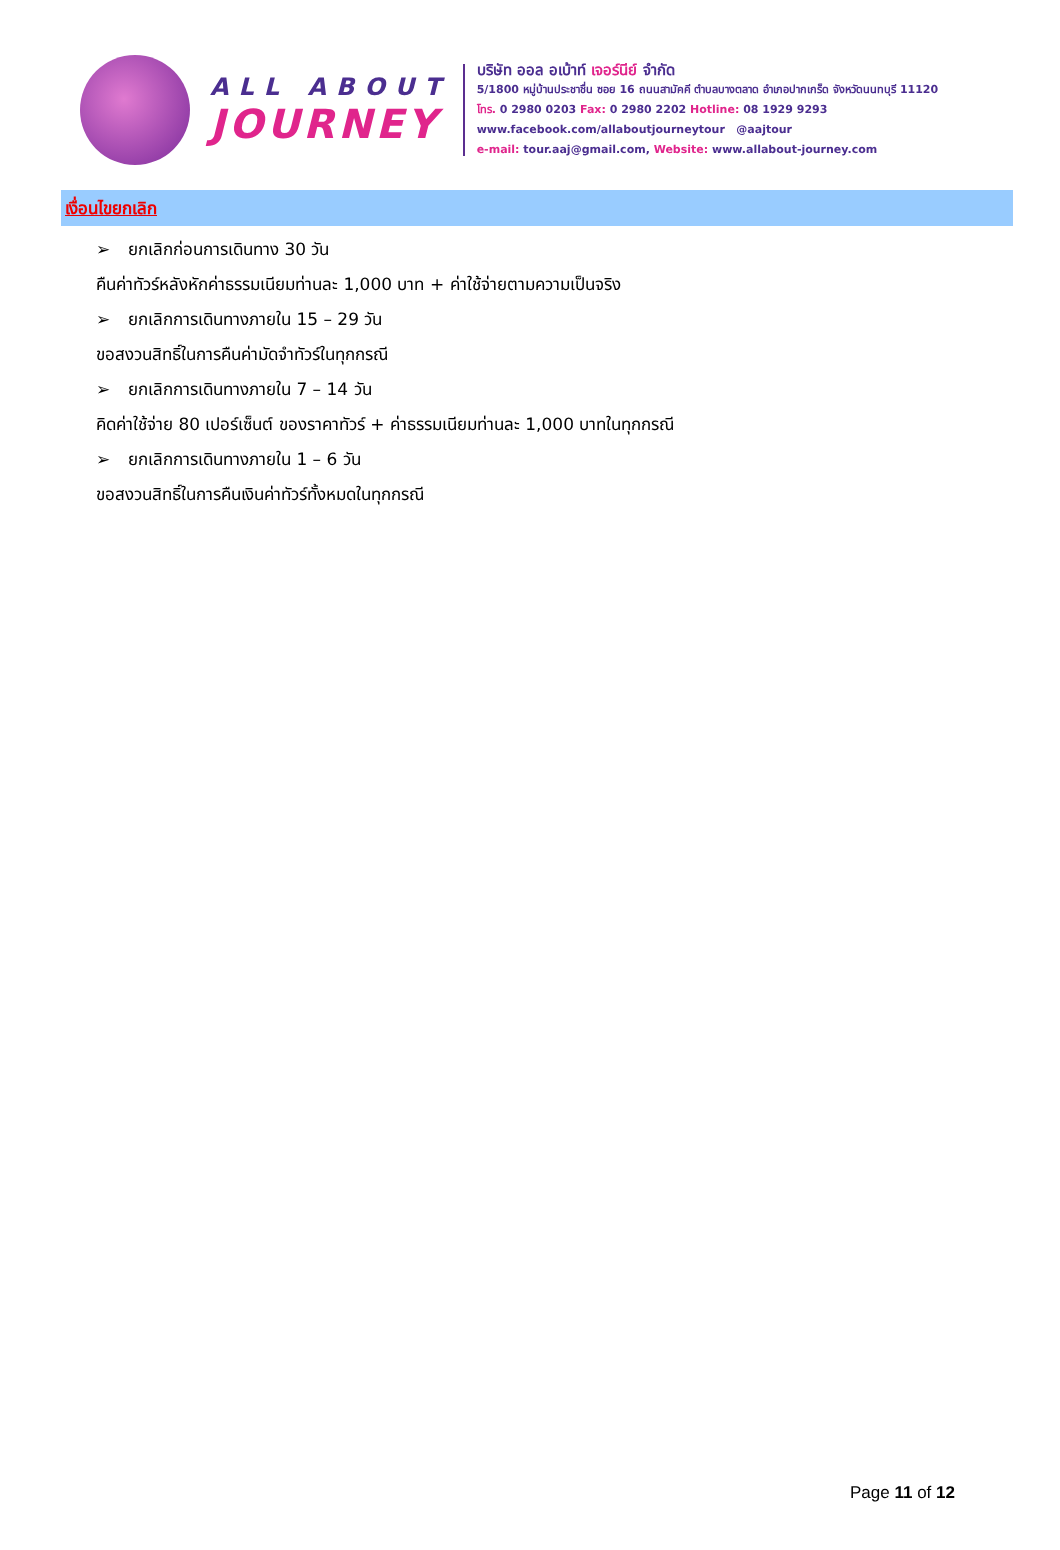ALL ABOUT
JOURNEY
บริษัท ออล อเบ้าท์ เจอร์นีย์ จำกัด
5/1800 หมู่บ้านประชาชื่น ซอย 16 ถนนสามัคคี ตำบลบางตลาด อำเภอปากเกร็ด จังหวัดนนทบุรี 11120
โทร. 0 2980 0203 Fax: 0 2980 2202 Hotline: 08 1929 9293
www.facebook.com/allaboutjourneytour @aajtour
e-mail: tour.aaj@gmail.com, Website: www.allabout-journey.com
เงื่อนไขยกเลิก
➢ ยกเลิกก่อนการเดินทาง 30 วัน
คืนค่าทัวร์หลังหักค่าธรรมเนียมท่านละ 1,000 บาท + ค่าใช้จ่ายตามความเป็นจริง
➢ ยกเลิกการเดินทางภายใน 15 – 29 วัน
ขอสงวนสิทธิ์ในการคืนค่ามัดจำทัวร์ในทุกกรณี
➢ ยกเลิกการเดินทางภายใน 7 – 14 วัน
คิดค่าใช้จ่าย 80 เปอร์เซ็นต์ ของราคาทัวร์ + ค่าธรรมเนียมท่านละ 1,000 บาทในทุกกรณี
➢ ยกเลิกการเดินทางภายใน 1 – 6 วัน
ขอสงวนสิทธิ์ในการคืนเงินค่าทัวร์ทั้งหมดในทุกกรณี
Page 11 of 12